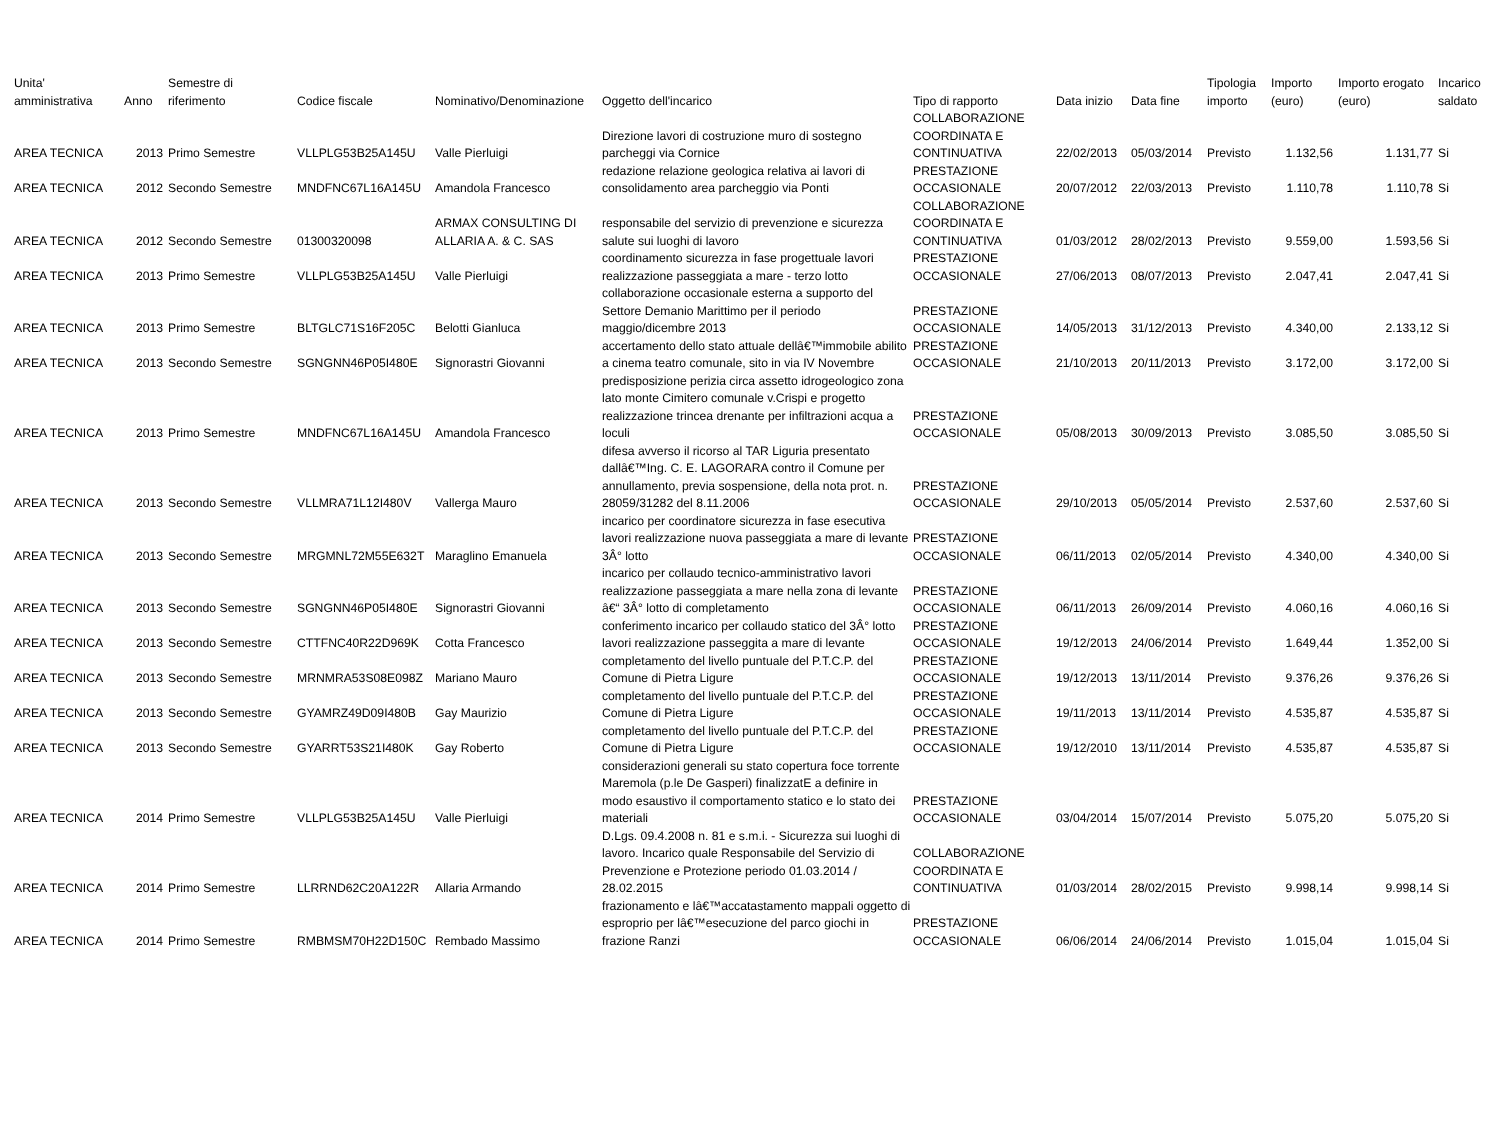| Unita' amministrativa | Anno | Semestre di riferimento | Codice fiscale | Nominativo/Denominazione | Oggetto dell'incarico | Tipo di rapporto | Data inizio | Data fine | Tipologia importo | Importo (euro) | Importo erogato (euro) | Incarico saldato |
| --- | --- | --- | --- | --- | --- | --- | --- | --- | --- | --- | --- | --- |
| AREA TECNICA | 2013 | Primo Semestre | VLLPLG53B25A145U | Valle Pierluigi | Direzione lavori di costruzione muro di sostegno parcheggi via Cornice | COLLABORAZIONE COORDINATA E CONTINUATIVA | 22/02/2013 | 05/03/2014 | Previsto | 1.132,56 | 1.131,77 | Si |
| AREA TECNICA | 2012 | Secondo Semestre | MNDFNC67L16A145U | Amandola Francesco | redazione relazione geologica relativa ai lavori di consolidamento area parcheggio via Ponti | PRESTAZIONE OCCASIONALE | 20/07/2012 | 22/03/2013 | Previsto | 1.110,78 | 1.110,78 | Si |
| AREA TECNICA | 2012 | Secondo Semestre | 01300320098 | ARMAX CONSULTING DI ALLARIA A. & C. SAS | responsabile del servizio di prevenzione e sicurezza salute sui luoghi di lavoro | COLLABORAZIONE COORDINATA E CONTINUATIVA | 01/03/2012 | 28/02/2013 | Previsto | 9.559,00 | 1.593,56 | Si |
| AREA TECNICA | 2013 | Primo Semestre | VLLPLG53B25A145U | Valle Pierluigi | coordinamento sicurezza in fase progettuale lavori realizzazione passeggiata a mare - terzo lotto | PRESTAZIONE OCCASIONALE | 27/06/2013 | 08/07/2013 | Previsto | 2.047,41 | 2.047,41 | Si |
| AREA TECNICA | 2013 | Primo Semestre | BLTGLC71S16F205C | Belotti Gianluca | collaborazione occasionale esterna a supporto del Settore Demanio Marittimo per il periodo maggio/dicembre 2013 | PRESTAZIONE OCCASIONALE | 14/05/2013 | 31/12/2013 | Previsto | 4.340,00 | 2.133,12 | Si |
| AREA TECNICA | 2013 | Secondo Semestre | SGNGNN46P05I480E | Signorastri Giovanni | accertamento dello stato attuale dellâ€™immobile abilito a cinema teatro comunale, sito in via IV Novembre | PRESTAZIONE OCCASIONALE | 21/10/2013 | 20/11/2013 | Previsto | 3.172,00 | 3.172,00 | Si |
| AREA TECNICA | 2013 | Primo Semestre | MNDFNC67L16A145U | Amandola Francesco | predisposizione perizia circa assetto idrogeologico zona lato monte Cimitero comunale v.Crispi e progetto realizzazione trincea drenante per infiltrazioni acqua a loculi | PRESTAZIONE OCCASIONALE | 05/08/2013 | 30/09/2013 | Previsto | 3.085,50 | 3.085,50 | Si |
| AREA TECNICA | 2013 | Secondo Semestre | VLLMRA71L12I480V | Vallerga Mauro | difesa avverso il ricorso al TAR Liguria presentato dallâ€™Ing. C. E. LAGORARA contro il Comune per annullamento, previa sospensione, della nota prot. n. 28059/31282 del 8.11.2006 | PRESTAZIONE OCCASIONALE | 29/10/2013 | 05/05/2014 | Previsto | 2.537,60 | 2.537,60 | Si |
| AREA TECNICA | 2013 | Secondo Semestre | MRGMNL72M55E632T | Maraglino Emanuela | incarico per coordinatore sicurezza in fase esecutiva lavori realizzazione nuova passeggiata a mare di levante 3Â° lotto | PRESTAZIONE OCCASIONALE | 06/11/2013 | 02/05/2014 | Previsto | 4.340,00 | 4.340,00 | Si |
| AREA TECNICA | 2013 | Secondo Semestre | SGNGNN46P05I480E | Signorastri Giovanni | incarico per collaudo tecnico-amministrativo lavori realizzazione passeggiata a mare nella zona di levante â€“ 3Â° lotto di completamento | PRESTAZIONE OCCASIONALE | 06/11/2013 | 26/09/2014 | Previsto | 4.060,16 | 4.060,16 | Si |
| AREA TECNICA | 2013 | Secondo Semestre | CTTFNC40R22D969K | Cotta Francesco | conferimento incarico per collaudo statico del 3Â° lotto lavori realizzazione passeggita a mare di levante | PRESTAZIONE OCCASIONALE | 19/12/2013 | 24/06/2014 | Previsto | 1.649,44 | 1.352,00 | Si |
| AREA TECNICA | 2013 | Secondo Semestre | MRNMRA53S08E098Z | Mariano Mauro | completamento del livello puntuale del P.T.C.P. del Comune di Pietra Ligure | PRESTAZIONE OCCASIONALE | 19/12/2013 | 13/11/2014 | Previsto | 9.376,26 | 9.376,26 | Si |
| AREA TECNICA | 2013 | Secondo Semestre | GYAMRZ49D09I480B | Gay Maurizio | completamento del livello puntuale del P.T.C.P. del Comune di Pietra Ligure | PRESTAZIONE OCCASIONALE | 19/11/2013 | 13/11/2014 | Previsto | 4.535,87 | 4.535,87 | Si |
| AREA TECNICA | 2013 | Secondo Semestre | GYARRT53S21I480K | Gay Roberto | completamento del livello puntuale del P.T.C.P. del Comune di Pietra Ligure | PRESTAZIONE OCCASIONALE | 19/12/2010 | 13/11/2014 | Previsto | 4.535,87 | 4.535,87 | Si |
| AREA TECNICA | 2014 | Primo Semestre | VLLPLG53B25A145U | Valle Pierluigi | considerazioni generali su stato copertura foce torrente Maremola (p.le De Gasperi) finalizzatE a definire in modo esaustivo il comportamento statico e lo stato dei materiali | PRESTAZIONE OCCASIONALE | 03/04/2014 | 15/07/2014 | Previsto | 5.075,20 | 5.075,20 | Si |
| AREA TECNICA | 2014 | Primo Semestre | LLRRND62C20A122R | Allaria Armando | D.Lgs. 09.4.2008 n. 81 e s.m.i. - Sicurezza sui luoghi di lavoro. Incarico quale Responsabile del Servizio di Prevenzione e Protezione periodo 01.03.2014 / 28.02.2015 | COLLABORAZIONE COORDINATA E CONTINUATIVA | 01/03/2014 | 28/02/2015 | Previsto | 9.998,14 | 9.998,14 | Si |
| AREA TECNICA | 2014 | Primo Semestre | RMBMSM70H22D150C | Rembado Massimo | frazionamento e lâ€™accatastamento mappali oggetto di esproprio per lâ€™esecuzione del parco giochi in frazione Ranzi | PRESTAZIONE OCCASIONALE | 06/06/2014 | 24/06/2014 | Previsto | 1.015,04 | 1.015,04 | Si |